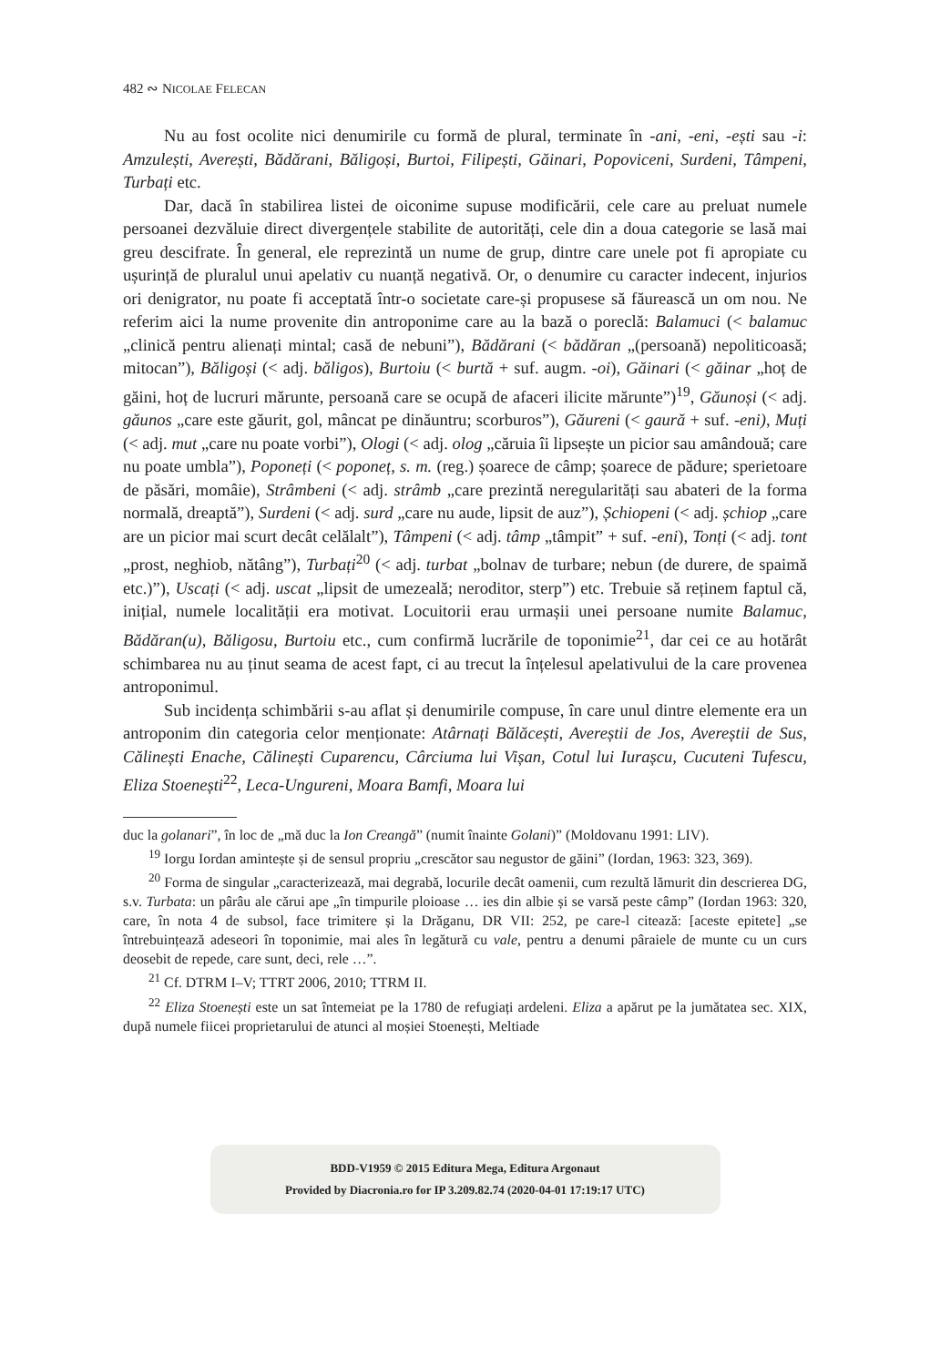482 ∾ NICOLAE FELECAN
Nu au fost ocolite nici denumirile cu formă de plural, terminate în -ani, -eni, -ești sau -i: Amzulești, Averești, Bădărani, Băligoși, Burtoi, Filipești, Găinari, Popoviceni, Surdeni, Tâmpeni, Turbați etc.
Dar, dacă în stabilirea listei de oiconime supuse modificării, cele care au preluat numele persoanei dezvăluie direct divergențele stabilite de autorități, cele din a doua categorie se lasă mai greu descifrate. În general, ele reprezintă un nume de grup, dintre care unele pot fi apropiate cu ușurință de pluralul unui apelativ cu nuanță negativă. Or, o denumire cu caracter indecent, injurios ori denigrator, nu poate fi acceptată într-o societate care-și propusese să făurească un om nou. Ne referim aici la nume provenite din antroponime care au la bază o poreclă: Balamuci (< balamuc „clinică pentru alienați mintal; casă de nebuni”), Bădărani (< bădăran „(persoană) nepoliticoasă; mitocan”), Băligoși (< adj. băligos), Burtoiu (< burtă + suf. augm. -oi), Găinari (< găinar „hoț de găini, hoț de lucruri mărunte, persoană care se ocupă de afaceri ilicite mărunte”)<sup>19</sup>, Găunoși (< adj. găunos „care este găurit, gol, mâncat pe dinăuntru; scorburos”), Găureni (< gaură + suf. -eni), Muți (< adj. mut „care nu poate vorbi”), Ologi (< adj. olog „căruia îi lipsește un picior sau amândouă; care nu poate umbla”), Poponeți (< poponeț, s. m. (reg.) șoarece de câmp; șoarece de pădure; sperietoare de păsări, momâie), Strâmbeni (< adj. strâmb „care prezintă neregularități sau abateri de la forma normală, dreaptă”), Surdeni (< adj. surd „care nu aude, lipsit de auz”), Șchiopeni (< adj. șchiop „care are un picior mai scurt decât celălalt”), Tâmpeni (< adj. tâmp „tâmpit” + suf. -eni), Tonți (< adj. tont „prost, neghiob, nătâng”), Turbați<sup>20</sup> (< adj. turbat „bolnav de turbare; nebun (de durere, de spaimă etc.)”), Uscați (< adj. uscat „lipsit de umezeală; neroditor, sterp”) etc. Trebuie să reținem faptul că, inițial, numele localității era motivat. Locuitorii erau urmașii unei persoane numite Balamuc, Bădăran(u), Băligosu, Burtoiu etc., cum confirmă lucrările de toponimie<sup>21</sup>, dar cei ce au hotărât schimbarea nu au ținut seama de acest fapt, ci au trecut la înțelesul apelativului de la care provenea antroponimul.
Sub incidența schimbării s-au aflat și denumirile compuse, în care unul dintre elemente era un antroponim din categoria celor menționate: Atârnați Bălăcești, Avereștii de Jos, Avereștii de Sus, Călinești Enache, Călinești Cuparencu, Cârciuma lui Vișan, Cotul lui Iurașcu, Cucuteni Tufescu, Eliza Stoenești<sup>22</sup>, Leca-Ungureni, Moara Bamfi, Moara lui
duc la golanari”, în loc de „mă duc la Ion Creangă” (numit înainte Golani)” (Moldovanu 1991: LIV).
<sup>19</sup> Iorgu Iordan amintește și de sensul propriu „crescător sau negustor de găini” (Iordan, 1963: 323, 369).
<sup>20</sup> Forma de singular „caracterizează, mai degrabă, locurile decât oamenii, cum rezultă lămurit din descrierea DG, s.v. Turbata: un pârâu ale cărui ape „în timpurile ploioase … ies din albie și se varsă peste câmp” (Iordan 1963: 320, care, în nota 4 de subsol, face trimitere și la Drăganu, DR VII: 252, pe care-l citează: [aceste epitete] „se întrebuințează adeseori în toponimie, mai ales în legătură cu vale, pentru a denumi pâraiele de munte cu un curs deosebit de repede, care sunt, deci, rele …”.
<sup>21</sup> Cf. DTRM I–V; TTRT 2006, 2010; TTRM II.
<sup>22</sup> Eliza Stoenești este un sat întemeiat pe la 1780 de refugiați ardeleni. Eliza a apărut pe la jumătatea sec. XIX, după numele fiicei proprietarului de atunci al moșiei Stoenești, Meltiade
BDD-V1959 © 2015 Editura Mega, Editura Argonaut
Provided by Diacronia.ro for IP 3.209.82.74 (2020-04-01 17:19:17 UTC)